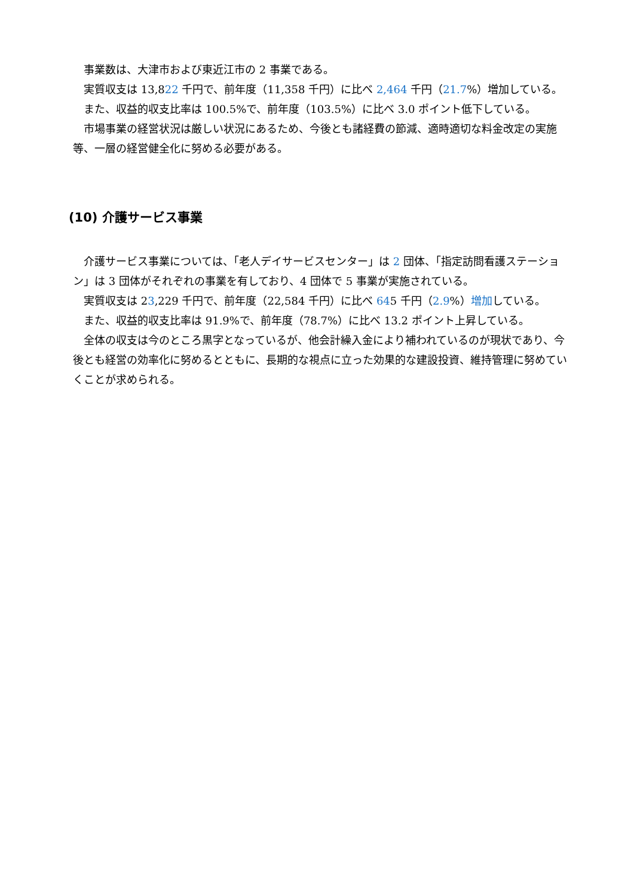事業数は、大津市および東近江市の 2 事業である。
実質収支は 13,822 千円で、前年度（11,358 千円）に比べ 2,464 千円（21.7%）増加している。
また、収益的収支比率は 100.5%で、前年度（103.5%）に比べ 3.0 ポイント低下している。
市場事業の経営状況は厳しい状況にあるため、今後とも諸経費の節減、適時適切な料金改定の実施等、一層の経営健全化に努める必要がある。
(10) 介護サービス事業
介護サービス事業については、「老人デイサービスセンター」は 2 団体、「指定訪問看護ステーション」は 3 団体がそれぞれの事業を有しており、4 団体で 5 事業が実施されている。
実質収支は 23,229 千円で、前年度（22,584 千円）に比べ 645 千円（2.9%）増加している。
また、収益的収支比率は 91.9%で、前年度（78.7%）に比べ 13.2 ポイント上昇している。
全体の収支は今のところ黒字となっているが、他会計繰入金により補われているのが現状であり、今後とも経営の効率化に努めるとともに、長期的な視点に立った効果的な建設投資、維持管理に努めていくことが求められる。